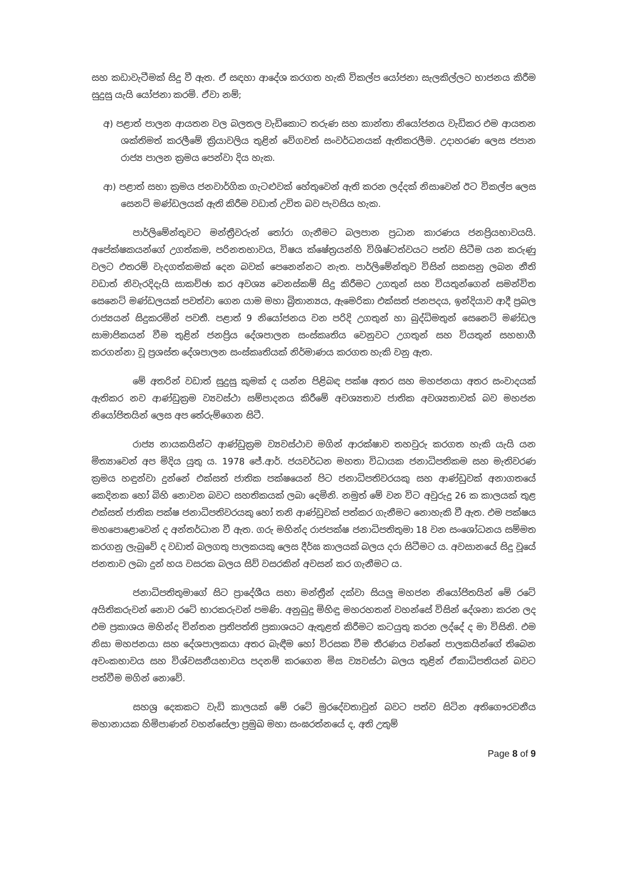සහ කඩාවැටීමක් සිදු වී ඇත. ඒ සඳහා ආදේශ කරගත හැකි විකල්ප යෝජනා සැලකිල්ලට භාජනය කිරීම සුදුසු යැයි යෝජනා කරමි. ඒවා නම්;
අ) පළාත් පාලන ආයතන වල බලතල වැඩිකොට තරුණ සහ කාන්තා නියෝජනය වැඩිකර එම ආයතන ශක්තිමත් කරලීමේ ක්‍රියාවලිය තුළින් වේගවත් සංවර්ධනයක් ඇතිකරලීම. උදාහරණ ලෙස ජපාන රාජ්‍ය පාලන ක්‍රමය පෙන්වා දිය හැක.
ආ) පළාත් සභා ක්‍රමය ජනවාර්ගික ගැටළුවක් හේතුවෙන් ඇති කරන ලද්දක් නිසාවෙන් ඊට විකල්ප ලෙස සෙනට් මණ්ඩලයක් ඇති කිරීම වඩාත් උචිත බව පැවසිය හැක.
පාර්ලිමේන්තුවට මන්ත්‍රීවරුන් තෝරා ගැනීමට බලපාන ප්‍රධාන කාරණය ජනප්‍රියභාවයයි. අපේක්ෂකයන්ගේ උගත්කම, පරිනතභාවය, විෂය ක්ෂේත්‍රයන්හි විශිෂ්ටත්වයට පත්ව සිටීම යන කරුණු වලට එතරම් වැදගත්කමක් දෙන බවක් පෙනෙන්නට නැත. පාර්ලිමේන්තුව විසින් සකසනු ලබන නීති වඩාත් නිවැරදිදැයි සාකච්ඡා කර අවශ්‍ය වෙනස්කම් සිදු කිරීමට උගතුන් සහ වියතුන්ගෙන් සමන්විත සෙනෙට් මණ්ඩලයක් පවත්වා ගෙන යාම මහා බ්‍රිතාන්‍යය, ඇමෙරිකා එක්සත් ජනපදය, ඉන්දියාව ආදී ප්‍රබල රාජ්‍යයන් සිදුකරමින් පවතී. පළාත් 9 නියෝජනය වන පරිදි උගතුන් හා බුද්ධිමතුන් සෙනෙට් මණ්ඩල සාමාජිකයන් වීම තුළින් ජනප්‍රිය දේශපාලන සංස්කෘතිය වෙනුවට උගතුන් සහ වියතුන් සහභාගී කරගන්නා වූ ප්‍රශස්ත දේශපාලන සංස්කෘතියක් නිර්මාණය කරගත හැකි වනු ඇත.
මේ අතරින් වඩාත් සුදුසු කුමක් ද යන්න පිළිබඳ පක්ෂ අතර සහ මහජනයා අතර සංවාදයක් ඇතිකර නව ආණ්ඩුක්‍රම ව්‍යවස්ථා සම්පාදනය කිරීමේ අවශ්‍යතාව ජාතික අවශ්‍යතාවක් බව මහජන නියෝජිතයින් ලෙස අප තේරුම්ගෙන සිටී.
රාජ්‍ය නායකයින්ට ආණ්ඩුක්‍රම ව්‍යවස්ථාව මගින් ආරක්ෂාව තහවුරු කරගත හැකි යැයි යන මිත්‍යාවෙන් අප මිදිය යුතු ය. 1978 ජේ.ආර්. ජයවර්ධන මහතා විධායක ජනාධිපතිකම සහ මැතිවරණ ක්‍රමය හඳුන්වා දුන්නේ එක්සත් ජාතික පක්ෂයෙන් පිට ජනාධිපතිවරයකු සහ ආණ්ඩුවක් අනාගතයේ කෙදිනක හෝ බිහි නොවන බවට සහතිකයක් ලබා දෙමිනි. නමුත් මේ වන විට අවුරුදු 26 ක කාලයක් තුළ එක්සත් ජාතික පක්ෂ ජනාධිපතිවරයකු හෝ තනි ආණ්ඩුවක් පත්කර ගැනීමට නොහැකි වී ඇත. එම පක්ෂය මහපොළොවෙන් ද අන්තර්ධාන වී ඇත. ගරු මහින්ද රාජපක්ෂ ජනාධිපතිතුමා 18 වන සංශෝධනය සම්මත කරගනු ලැබුවේ ද වඩාත් බලගතු පාලකයකු ලෙස දීර්ඝ කාලයක් බලය දරා සිටීමට ය. අවසානයේ සිදු වූයේ ජනතාව ලබා දුන් හය වසරක බලය සිව් වසරකින් අවසන් කර ගැනීමට ය.
ජනාධිපතිතුමාගේ සිට ප්‍රාදේශීය සභා මන්ත්‍රීන් දක්වා සියලු මහජන නියෝජිතයින් මේ රටේ අයිතිකරුවන් නොව රටේ භාරකරුවන් පමණි. අනුබුදු මිහිඳු මහරහතන් වහන්සේ විසින් දේශනා කරන ලද එම ප්‍රකාශය මහින්ද චින්තන ප්‍රතිපත්ති ප්‍රකාශයට ඇතුළත් කිරීමට කටයුතු කරන ලද්දේ ද මා විසිනි. එම නිසා මහජනයා සහ දේශපාලකයා අතර බැඳීම හෝ විරසක වීම තීරණය වන්නේ පාලකයින්ගේ තිබෙන අවංකභාවය සහ විශ්වසනීයභාවය පදනම් කරගෙන මිස ව්‍යවස්ථා බලය තුළින් ඒකාධිපතියන් බවට පත්වීම මගින් නොවේ.
සහශ්‍ර දෙකකට වැඩි කාලයක් මේ රටේ මුරදේවතාවුන් බවට පත්ව සිටින අතිගෞරවනීය මහානායක හිමිපාණන් වහන්සේලා ප්‍රමුඛ මහා සංඝරත්නයේ ද, අති උතුම්
Page 8 of 9